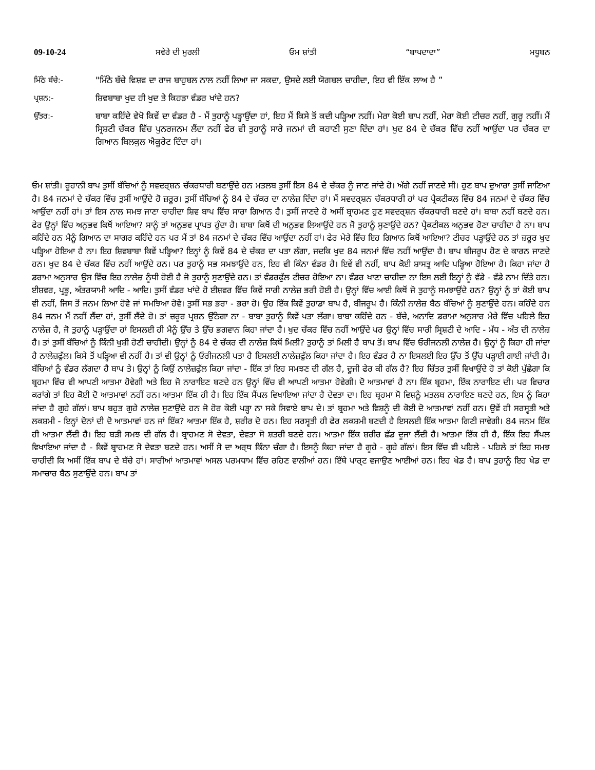09-10-24 ਸਵੇਰੇ ਦੀ ਮੁਰਲੀ ਓਮ ਸ਼ਾਂਤੀ “ਬਾਪਦਾਦਾ” ਮਧੂਬਨ
ਮਿੱਠੇ ਬੱਚੇ:- "ਮਿੱਠੇ ਬੱਚੇ ਵਿਸ਼ਵ ਦਾ ਰਾਜ ਬਾਹੁਬਲ ਨਾਲ ਨਹੀਂ ਲਿਆ ਜਾ ਸਕਦਾ, ਉਸਦੇ ਲਈ ਯੋਗਬਲ ਚਾਹੀਦਾ, ਇਹ ਵੀ ਇੱਕ ਲਾਅ ਹੈ ”
ਪ੍ਰਸ਼ਨ:- ਸ਼ਿਵਬਾਬਾ ਖੁਦ ਹੀ ਖੁਦ ਤੇ ਕਿਹੜਾ ਵੰਡਰ ਖਾਂਦੇ ਹਨ?
ਉੱਤਰ:- ਬਾਬਾ ਕਹਿੰਦੇ ਵੇਖੋ ਕਿਵੇਂ ਦਾ ਵੰਡਰ ਹੈ - ਮੈਂ ਤੁਹਾਨੂੰ ਪੜ੍ਹਾਉਂਦਾ ਹਾਂ, ਇਹ ਮੈਂ ਕਿਸੇ ਤੋਂ ਕਦੀ ਪੜ੍ਹਿਆ ਨਹੀਂ। ਮੇਰਾ ਕੋਈ ਬਾਪ ਨਹੀਂ, ਮੇਰਾ ਕੋਈ ਟੀਚਰ ਨਹੀਂ, ਗੁਰੂ ਨਹੀਂ। ਮੈਂ ਸ੍ਰਿਸ਼ਟੀ ਚੱਕਰ ਵਿੱਚ ਪੁਨਰਜਨਮ ਲੈਂਦਾ ਨਹੀਂ ਫੇਰ ਵੀ ਤੁਹਾਨੂੰ ਸਾਰੇ ਜਨਮਾਂ ਦੀ ਕਹਾਣੀ ਸੁਣਾ ਦਿੰਦਾ ਹਾਂ। ਖੁਦ 84 ਦੇ ਚੱਕਰ ਵਿੱਚ ਨਹੀਂ ਆਉਂਦਾ ਪਰ ਚੱਕਰ ਦਾ ਗਿਆਨ ਬਿਲਕੁਲ ਐਕੂਰੇਟ ਦਿੰਦਾ ਹਾਂ।
ਓਮ ਸ਼ਾਂਤੀ। ਰੂਹਾਨੀ ਬਾਪ ਤੁਸੀਂ ਬੱਚਿਆਂ ਨੂੰ ਸਵਦਰ੍ਸ਼ਨ ਚੱਕਰਧਾਰੀ ਬਣਾਉਂਦੇ ਹਨ ਮਤਲਬ ਤੁਸੀਂ ਇਸ 84 ਦੇ ਚੱਕਰ ਨੂੰ ਜਾਣ ਜਾਂਦੇ ਹੋ। ਅੱਗੇ ਨਹੀਂ ਜਾਣਦੇ ਸੀ। ਹੁਣ ਬਾਪ ਦੁਆਰਾ ਤੁਸੀਂ ਜਾਣਿਆ ਹੈ। 84 ਜਨਮਾਂ ਦੇ ਚੱਕਰ ਵਿੱਚ ਤੁਸੀਂ ਆਉਂਦੇ ਹੋ ਜ਼ਰੂਰ। ਤੁਸੀਂ ਬੱਚਿਆਂ ਨੂੰ 84 ਦੇ ਚੱਕਰ ਦਾ ਨਾਲੇਜ਼ ਦਿੰਦਾ ਹਾਂ। ਮੈਂ ਸਵਦਰ੍ਸ਼ਨ ਚੱਕਰਧਾਰੀ ਹਾਂ ਪਰ ਪ੍ਰੈਕਟੀਕਲ ਵਿੱਚ 84 ਜਨਮਾਂ ਦੇ ਚੱਕਰ ਵਿੱਚ ਆਉਂਦਾ ਨਹੀਂ ਹਾਂ। ਤਾਂ ਇਸ ਨਾਲ ਸਮਝ ਜਾਣਾ ਚਾਹੀਦਾ ਸ਼ਿਵ ਬਾਪ ਵਿੱਚ ਸਾਰਾ ਗਿਆਨ ਹੈ। ਤੁਸੀਂ ਜਾਣਦੇ ਹੋ ਅਸੀਂ ਬ੍ਰਾਹਮਣ ਹੁਣ ਸਵਦਰ੍ਸ਼ਨ ਚੱਕਰਧਾਰੀ ਬਣਦੇ ਹਾਂ। ਬਾਬਾ ਨਹੀਂ ਬਣਦੇ ਹਨ। ਫੇਰ ਉਨ੍ਹਾਂ ਵਿੱਚ ਅਨੁਭਵ ਕਿਥੋਂ ਆਇਆ? ਸਾਨੂੰ ਤਾਂ ਅਨੁਭਵ ਪ੍ਰਾਪਤ ਹੁੰਦਾ ਹੈ। ਬਾਬਾ ਕਿਥੋਂ ਦੀ ਅਨੁਭਵ ਲਿਆਉਂਦੇ ਹਨ ਜੋ ਤੁਹਾਨੂੰ ਸੁਣਾਉਂਦੇ ਹਨ? ਪ੍ਰੈਕਟੀਕਲ ਅਨੁਭਵ ਹੋਣਾ ਚਾਹੀਦਾ ਹੈ ਨਾ। ਬਾਪ ਕਹਿੰਦੇ ਹਨ ਮੈਨੂੰ ਗਿਆਨ ਦਾ ਸਾਗਰ ਕਹਿੰਦੇ ਹਨ ਪਰ ਮੈਂ ਤਾਂ 84 ਜਨਮਾਂ ਦੇ ਚੱਕਰ ਵਿੱਚ ਆਉਂਦਾ ਨਹੀਂ ਹਾਂ। ਫੇਰ ਮੇਰੇ ਵਿੱਚ ਇਹ ਗਿਆਨ ਕਿਥੋਂ ਆਇਆ? ਟੀਚਰ ਪੜ੍ਹਾਉਂਦੇ ਹਨ ਤਾਂ ਜ਼ਰੂਰ ਖੁਦ ਪੜ੍ਹਿਆ ਹੋਇਆ ਹੈ ਨਾ। ਇਹ ਸ਼ਿਵਬਾਬਾ ਕਿਵੇਂ ਪੜ੍ਹਿਆ? ਇਨ੍ਹਾਂ ਨੂੰ ਕਿਵੇਂ 84 ਦੇ ਚੱਕਰ ਦਾ ਪਤਾ ਲੱਗਾ, ਜਦਕਿ ਖੁਦ 84 ਜਨਮਾਂ ਵਿੱਚ ਨਹੀਂ ਆਉਂਦਾ ਹੈ। ਬਾਪ ਬੀਜਰੂਪ ਹੋਣ ਦੇ ਕਾਰਨ ਜਾਣਦੇ ਹਨ। ਖੁਦ 84 ਦੇ ਚੱਕਰ ਵਿੱਚ ਨਹੀਂ ਆਉਂਦੇ ਹਨ। ਪਰ ਤੁਹਾਨੂੰ ਸਭ ਸਮਝਾਉਂਦੇ ਹਨ, ਇਹ ਵੀ ਕਿੰਨਾ ਵੰਡਰ ਹੈ। ਇਵੇਂ ਵੀ ਨਹੀਂ, ਬਾਪ ਕੋਈ ਸ਼ਾਸਤ੍ਰ ਆਦਿ ਪੜ੍ਹਿਆ ਹੋਇਆ ਹੈ। ਕਿਹਾ ਜਾਂਦਾ ਹੈ ਡਰਾਮਾ ਅਨੁਸਾਰ ਉਸ ਵਿੱਚ ਇਹ ਨਾਲੇਜ਼ ਨੂੰਧੀ ਹੋਈ ਹੈ ਜੋ ਤੁਹਾਨੂੰ ਸੁਣਾਉਂਦੇ ਹਨ। ਤਾਂ ਵੰਡਰਫੁੱਲ ਟੀਚਰ ਹੋਇਆ ਨਾ। ਵੰਡਰ ਖਾਣਾ ਚਾਹੀਦਾ ਨਾ ਇਸ ਲਈ ਇਨ੍ਹਾਂ ਨੂੰ ਵੱਡੇ - ਵੱਡੇ ਨਾਮ ਦਿੱਤੇ ਹਨ। ਈਸ਼ਵਰ, ਪ੍ਰਭੂ, ਅੰਤਰਯਾਮੀ ਆਦਿ - ਆਦਿ। ਤੁਸੀਂ ਵੰਡਰ ਖਾਂਦੇ ਹੋ ਈਸ਼ਵਰ ਵਿੱਚ ਕਿਵੇਂ ਸਾਰੀ ਨਾਲੇਜ਼ ਭਰੀ ਹੋਈ ਹੈ। ਉਨ੍ਹਾਂ ਵਿੱਚ ਆਈ ਕਿਥੋਂ ਜੋ ਤੁਹਾਨੂੰ ਸਮਝਾਉਂਦੇ ਹਨ? ਉਨ੍ਹਾਂ ਨੂੰ ਤਾਂ ਕੋਈ ਬਾਪ ਵੀ ਨਹੀਂ, ਜਿਸ ਤੋਂ ਜਨਮ ਲਿਆ ਹੋਵੇ ਜਾਂ ਸਮਝਿਆ ਹੋਵੇ। ਤੁਸੀਂ ਸਭ ਭਰਾ - ਭਰਾ ਹੋ। ਉਹ ਇੱਕ ਕਿਵੇਂ ਤੁਹਾਡਾ ਬਾਪ ਹੈ, ਬੀਜਰੂਪ ਹੈ। ਕਿੰਨੀ ਨਾਲੇਜ਼ ਬੈਠ ਬੱਚਿਆਂ ਨੂੰ ਸੁਣਾਉਂਦੇ ਹਨ। ਕਹਿੰਦੇ ਹਨ 84 ਜਨਮ ਮੈਂ ਨਹੀਂ ਲੈਂਦਾ ਹਾਂ, ਤੁਸੀਂ ਲੈਂਦੇ ਹੋ। ਤਾਂ ਜ਼ਰੂਰ ਪ੍ਰਸ਼ਨ ਉੱਠੇਗਾ ਨਾ - ਬਾਬਾ ਤੁਹਾਨੂੰ ਕਿਵੇਂ ਪਤਾ ਲੱਗਾ। ਬਾਬਾ ਕਹਿੰਦੇ ਹਨ - ਬੱਚੇ, ਅਨਾਦਿ ਡਰਾਮਾ ਅਨੁਸਾਰ ਮੇਰੇ ਵਿੱਚ ਪਹਿਲੇ ਇਹ ਨਾਲੇਜ਼ ਹੈ, ਜੋ ਤੁਹਾਨੂੰ ਪੜ੍ਹਾਉਂਦਾ ਹਾਂ ਇਸਲਈ ਹੀ ਮੈਨੂੰ ਉੱਚ ਤੇ ਉੱਚ ਭਗਵਾਨ ਕਿਹਾ ਜਾਂਦਾ ਹੈ। ਖੁਦ ਚੱਕਰ ਵਿੱਚ ਨਹੀਂ ਆਉਂਦੇ ਪਰ ਉਨ੍ਹਾਂ ਵਿੱਚ ਸਾਰੀ ਸ੍ਰਿਸ਼ਟੀ ਦੇ ਆਦਿ - ਮੱਧ - ਅੰਤ ਦੀ ਨਾਲੇਜ਼ ਹੈ। ਤਾਂ ਤੁਸੀਂ ਬੱਚਿਆਂ ਨੂੰ ਕਿੰਨੀ ਖੁਸ਼ੀ ਹੋਣੀ ਚਾਹੀਦੀ। ਉਨ੍ਹਾਂ ਨੂੰ 84 ਦੇ ਚੱਕਰ ਦੀ ਨਾਲੇਜ਼ ਕਿਥੋਂ ਮਿਲੀ? ਤੁਹਾਨੂੰ ਤਾਂ ਮਿਲੀ ਹੈ ਬਾਪ ਤੋਂ। ਬਾਪ ਵਿੱਚ ਓਰੀਜਨਲੀ ਨਾਲੇਜ਼ ਹੈ। ਉਨ੍ਹਾਂ ਨੂੰ ਕਿਹਾ ਹੀ ਜਾਂਦਾ ਹੈ ਨਾਲੇਜ਼ਫੁੱਲ। ਕਿਸੇ ਤੋਂ ਪੜ੍ਹਿਆ ਵੀ ਨਹੀਂ ਹੈ। ਤਾਂ ਵੀ ਉਨ੍ਹਾਂ ਨੂੰ ਓਰੀਜਨਲੀ ਪਤਾ ਹੈ ਇਸਲਈ ਨਾਲੇਜ਼ਫੁੱਲ ਕਿਹਾ ਜਾਂਦਾ ਹੈ। ਇਹ ਵੰਡਰ ਹੈ ਨਾ ਇਸਲਈ ਇਹ ਉੱਚ ਤੋਂ ਉੱਚ ਪੜ੍ਹਾਈ ਗਾਈ ਜਾਂਦੀ ਹੈ। ਬੱਚਿਆਂ ਨੂੰ ਵੰਡਰ ਲੱਗਦਾ ਹੈ ਬਾਪ ਤੇ। ਉਨ੍ਹਾਂ ਨੂੰ ਕਿਉਂ ਨਾਲੇਜ਼ਫੁੱਲ ਕਿਹਾ ਜਾਂਦਾ - ਇੱਕ ਤਾਂ ਇਹ ਸਮਝਣ ਦੀ ਗੱਲ ਹੈ, ਦੂਜੀ ਫੇਰ ਕੀ ਗੱਲ ਹੈ? ਇਹ ਚਿੱਤਰ ਤੁਸੀਂ ਵਿਖਾਉਂਦੇ ਹੋ ਤਾਂ ਕੋਈ ਪੁੱਛੇਗਾ ਕਿ ਬ੍ਰਹਮਾ ਵਿੱਚ ਵੀ ਆਪਣੀ ਆਤਮਾ ਹੋਵੇਗੀ ਅਤੇ ਇਹ ਜੋ ਨਾਰਾਇਣ ਬਣਦੇ ਹਨ ਉਨ੍ਹਾਂ ਵਿੱਚ ਵੀ ਆਪਣੀ ਆਤਮਾ ਹੋਵੇਗੀ। ਦੋ ਆਤਮਾਵਾਂ ਹੈ ਨਾ। ਇੱਕ ਬ੍ਰਹਮਾ, ਇੱਕ ਨਾਰਾਇਣ ਦੀ। ਪਰ ਵਿਚਾਰ ਕਰਾਂਗੇ ਤਾਂ ਇਹ ਕੋਈ ਦੋ ਆਤਮਾਵਾਂ ਨਹੀਂ ਹਨ। ਆਤਮਾ ਇੱਕ ਹੀ ਹੈ। ਇਹ ਇੱਕ ਸੈਂਪਲ ਵਿਖਾਇਆ ਜਾਂਦਾ ਹੈ ਦੇਵਤਾ ਦਾ। ਇਹ ਬ੍ਰਹਮਾ ਸੋ ਵਿਸ਼ਨੂੰ ਮਤਲਬ ਨਾਰਾਇਣ ਬਣਦੇ ਹਨ, ਇਸ ਨੂੰ ਕਿਹਾ ਜਾਂਦਾ ਹੈ ਗੁਹੇ ਗੱਲਾਂ। ਬਾਪ ਬਹੁਤ ਗੁਹੇ ਨਾਲੇਜ਼ ਸੁਣਾਉਂਦੇ ਹਨ ਜੋ ਹੋਰ ਕੋਈ ਪੜ੍ਹਾ ਨਾ ਸਕੇ ਸਿਵਾਏ ਬਾਪ ਦੇ। ਤਾਂ ਬ੍ਰਹਮਾ ਅਤੇ ਵਿਸ਼ਨੂੰ ਦੀ ਕੋਈ ਦੋ ਆਤਮਾਵਾਂ ਨਹੀਂ ਹਨ। ਉਵੇਂ ਹੀ ਸਰਸ੍ਵਤੀ ਅਤੇ ਲਕਸ਼ਮੀ - ਇਨ੍ਹਾਂ ਦੋਨਾਂ ਦੀ ਦੋ ਆਤਮਾਵਾਂ ਹਨ ਜਾਂ ਇੱਕ? ਆਤਮਾ ਇੱਕ ਹੈ, ਸ਼ਰੀਰ ਦੋ ਹਨ। ਇਹ ਸਰਸ੍ਵਤੀ ਹੀ ਫੇਰ ਲਕਸ਼ਮੀ ਬਣਦੀ ਹੈ ਇਸਲਈ ਇੱਕ ਆਤਮਾ ਗਿਣੀ ਜਾਵੇਗੀ। 84 ਜਨਮ ਇੱਕ ਹੀ ਆਤਮਾ ਲੈਂਦੀ ਹੈ। ਇਹ ਬੜੀ ਸਮਝ ਦੀ ਗੱਲ ਹੈ। ਬ੍ਰਾਹਮਣ ਸੋ ਦੇਵਤਾ, ਦੇਵਤਾ ਸੋ ਸ਼ਤਰੀ ਬਣਦੇ ਹਨ। ਆਤਮਾ ਇੱਕ ਸ਼ਰੀਰ ਛੱਡ ਦੂਜਾ ਲੈਂਦੀ ਹੈ। ਆਤਮਾ ਇੱਕ ਹੀ ਹੈ, ਇੱਕ ਇਹ ਸੈਂਪਲ ਵਿਖਾਇਆ ਜਾਂਦਾ ਹੈ - ਕਿਵੇਂ ਬ੍ਰਾਹਮਣ ਸੋ ਦੇਵਤਾ ਬਣਦੇ ਹਨ। ਅਸੀਂ ਸੋ ਦਾ ਅਰ੍ਥ ਕਿੰਨਾ ਚੰਗਾ ਹੈ। ਇਸਨੂੰ ਕਿਹਾ ਜਾਂਦਾ ਹੈ ਗੂਹੇ - ਗੂਹੇ ਗੱਲਾਂ। ਇਸ ਵਿੱਚ ਵੀ ਪਹਿਲੇ - ਪਹਿਲੇ ਤਾਂ ਇਹ ਸਮਝ ਚਾਹੀਦੀ ਕਿ ਅਸੀਂ ਇੱਕ ਬਾਪ ਦੇ ਬੱਚੇ ਹਾਂ। ਸਾਰੀਆਂ ਆਤਮਾਵਾਂ ਅਸਲ ਪਰਮਧਾਮ ਵਿੱਚ ਰਹਿਣ ਵਾਲੀਆਂ ਹਨ। ਇੱਥੇ ਪਾਰ੍ਟ ਵਜਾਉਣ ਆਈਆਂ ਹਨ। ਇਹ ਖੇਡ ਹੈ। ਬਾਪ ਤੁਹਾਨੂੰ ਇਹ ਖੇਡ ਦਾ ਸਮਾਚਾਰ ਬੈਠ ਸੁਣਾਉਂਦੇ ਹਨ। ਬਾਪ ਤਾਂ